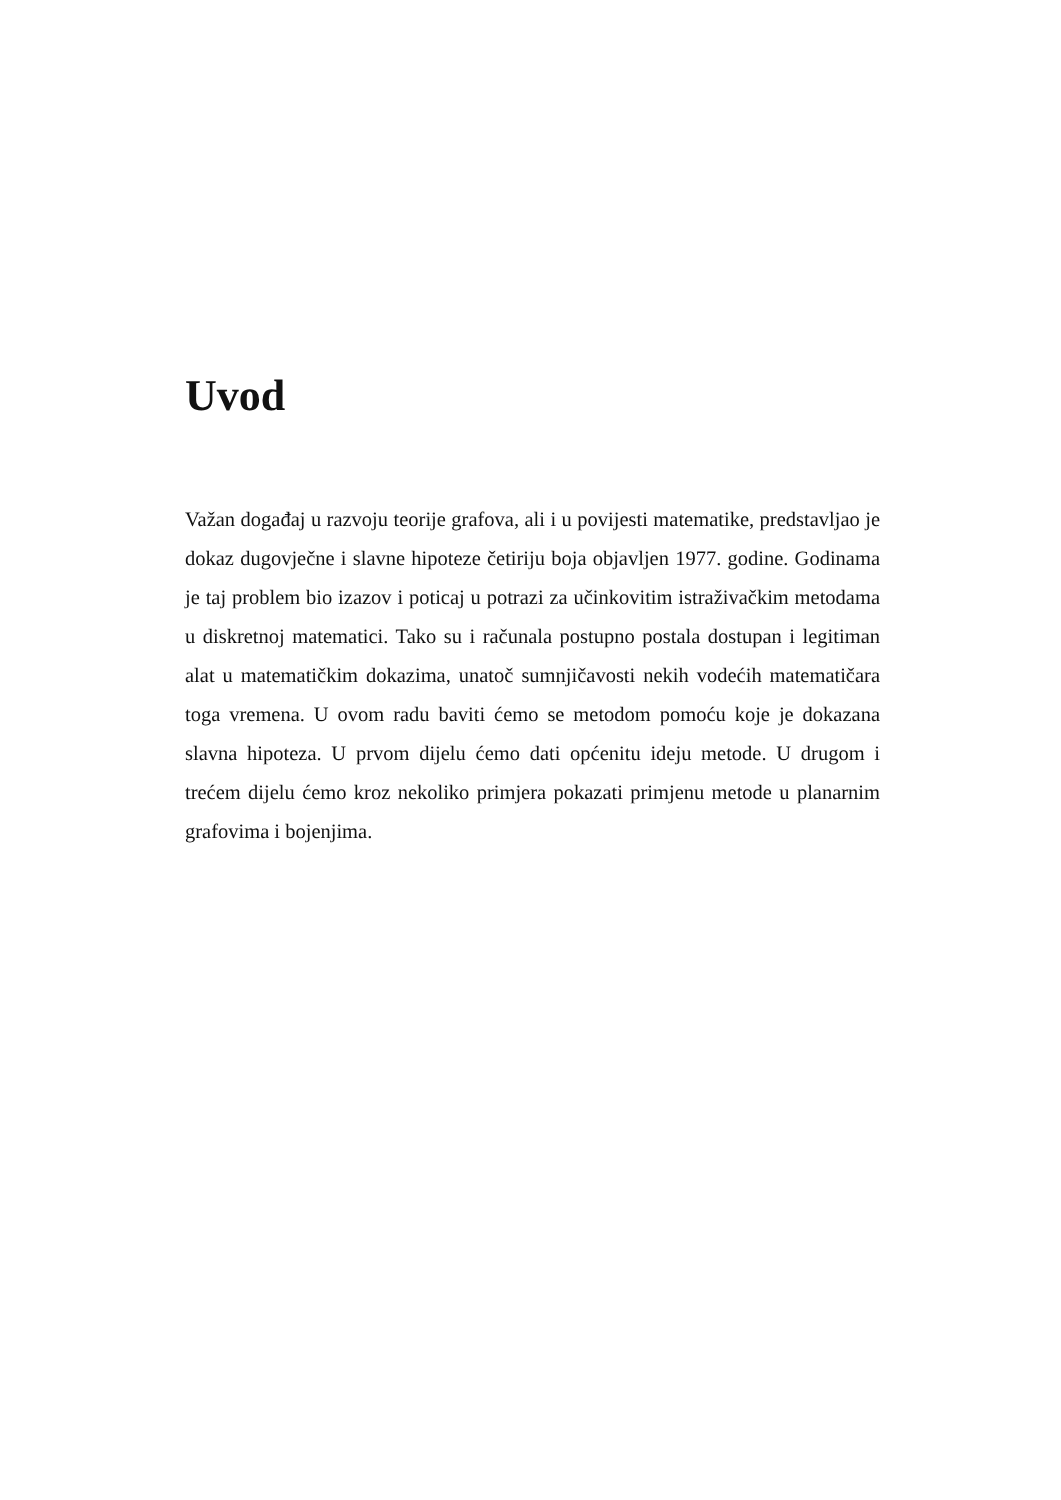Uvod
Važan događaj u razvoju teorije grafova, ali i u povijesti matematike, predstavljao je dokaz dugovječne i slavne hipoteze četiriju boja objavljen 1977. godine. Godinama je taj problem bio izazov i poticaj u potrazi za učinkovitim istraživačkim metodama u diskretnoj matematici. Tako su i računala postupno postala dostupan i legitiman alat u matematičkim dokazima, unatoč sumnjičavosti nekih vodećih matematičara toga vremena. U ovom radu baviti ćemo se metodom pomoću koje je dokazana slavna hipoteza. U prvom dijelu ćemo dati općenitu ideju metode. U drugom i trećem dijelu ćemo kroz nekoliko primjera pokazati primjenu metode u planarnim grafovima i bojenjima.